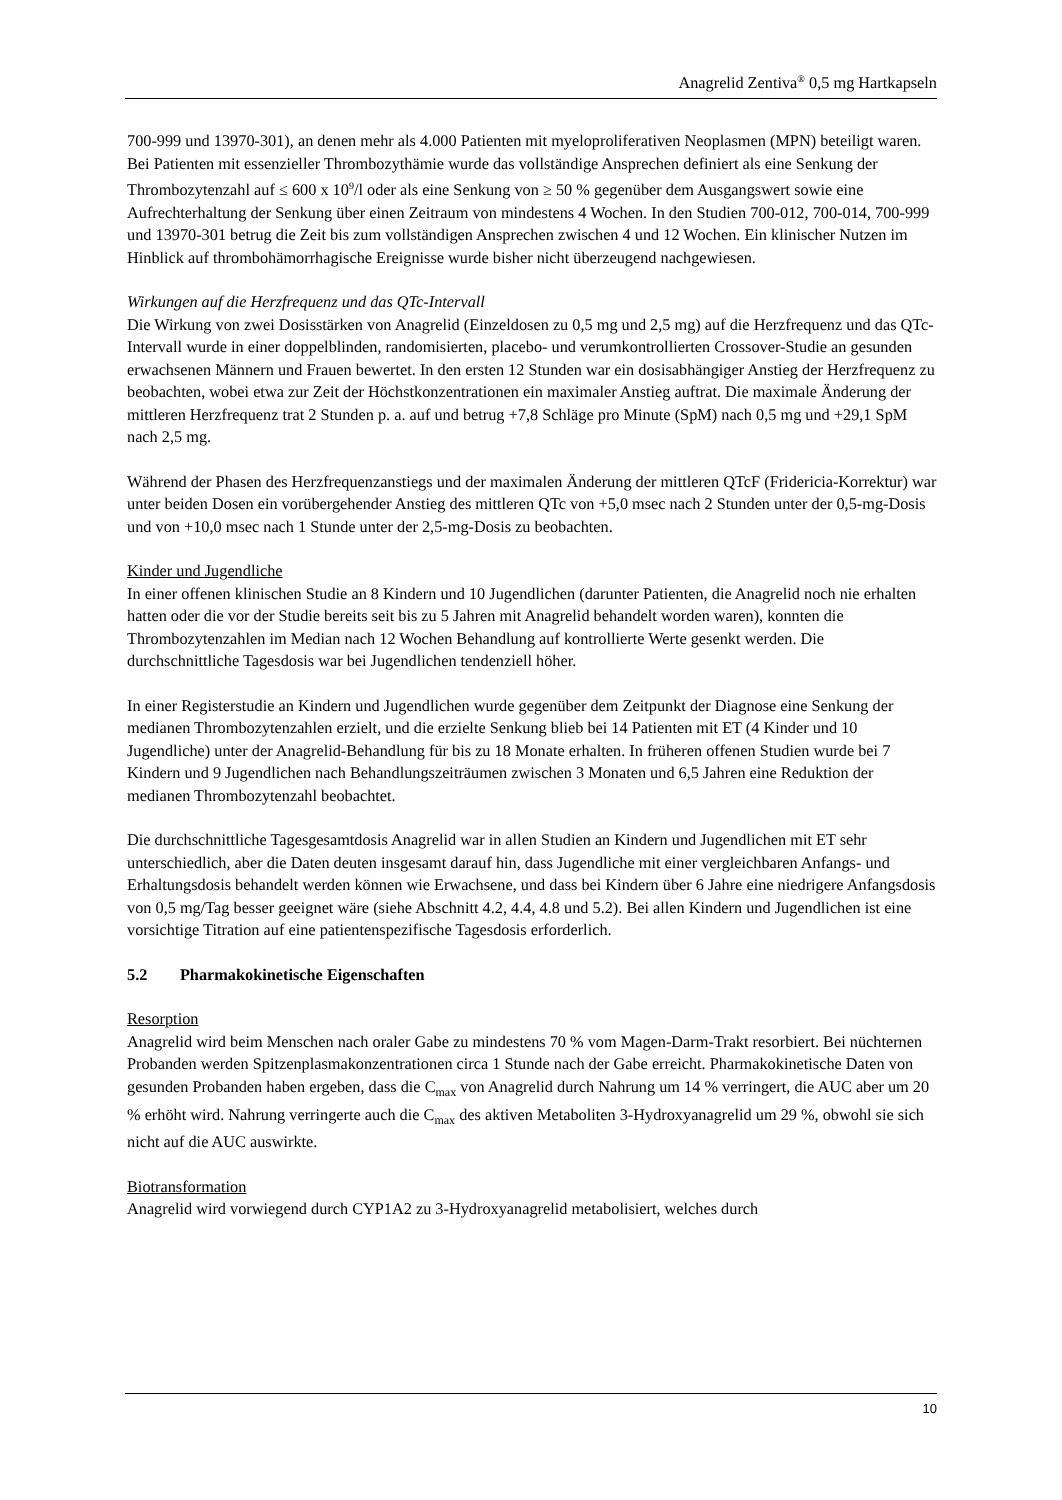Anagrelid Zentiva<sup>®</sup> 0,5 mg Hartkapseln
700-999 und 13970-301), an denen mehr als 4.000 Patienten mit myeloproliferativen Neoplasmen (MPN) beteiligt waren. Bei Patienten mit essenzieller Thrombozythämie wurde das vollständige Ansprechen definiert als eine Senkung der Thrombozytenzahl auf ≤ 600 x 10<sup>9</sup>/l oder als eine Senkung von ≥ 50 % gegenüber dem Ausgangswert sowie eine Aufrechterhaltung der Senkung über einen Zeitraum von mindestens 4 Wochen. In den Studien 700-012, 700-014, 700-999 und 13970-301 betrug die Zeit bis zum vollständigen Ansprechen zwischen 4 und 12 Wochen. Ein klinischer Nutzen im Hinblick auf thrombohämorrhagische Ereignisse wurde bisher nicht überzeugend nachgewiesen.
Wirkungen auf die Herzfrequenz und das QTc-Intervall
Die Wirkung von zwei Dosisstärken von Anagrelid (Einzeldosen zu 0,5 mg und 2,5 mg) auf die Herzfrequenz und das QTc-Intervall wurde in einer doppelblinden, randomisierten, placebo- und verumkontrollierten Crossover-Studie an gesunden erwachsenen Männern und Frauen bewertet. In den ersten 12 Stunden war ein dosisabhängiger Anstieg der Herzfrequenz zu beobachten, wobei etwa zur Zeit der Höchstkonzentrationen ein maximaler Anstieg auftrat. Die maximale Änderung der mittleren Herzfrequenz trat 2 Stunden p. a. auf und betrug +7,8 Schläge pro Minute (SpM) nach 0,5 mg und +29,1 SpM nach 2,5 mg.
Während der Phasen des Herzfrequenzanstiegs und der maximalen Änderung der mittleren QTcF (Fridericia-Korrektur) war unter beiden Dosen ein vorübergehender Anstieg des mittleren QTc von +5,0 msec nach 2 Stunden unter der 0,5-mg-Dosis und von +10,0 msec nach 1 Stunde unter der 2,5-mg-Dosis zu beobachten.
Kinder und Jugendliche
In einer offenen klinischen Studie an 8 Kindern und 10 Jugendlichen (darunter Patienten, die Anagrelid noch nie erhalten hatten oder die vor der Studie bereits seit bis zu 5 Jahren mit Anagrelid behandelt worden waren), konnten die Thrombozytenzahlen im Median nach 12 Wochen Behandlung auf kontrollierte Werte gesenkt werden. Die durchschnittliche Tagesdosis war bei Jugendlichen tendenziell höher.
In einer Registerstudie an Kindern und Jugendlichen wurde gegenüber dem Zeitpunkt der Diagnose eine Senkung der medianen Thrombozytenzahlen erzielt, und die erzielte Senkung blieb bei 14 Patienten mit ET (4 Kinder und 10 Jugendliche) unter der Anagrelid-Behandlung für bis zu 18 Monate erhalten. In früheren offenen Studien wurde bei 7 Kindern und 9 Jugendlichen nach Behandlungszeiträumen zwischen 3 Monaten und 6,5 Jahren eine Reduktion der medianen Thrombozytenzahl beobachtet.
Die durchschnittliche Tagesgesamtdosis Anagrelid war in allen Studien an Kindern und Jugendlichen mit ET sehr unterschiedlich, aber die Daten deuten insgesamt darauf hin, dass Jugendliche mit einer vergleichbaren Anfangs- und Erhaltungsdosis behandelt werden können wie Erwachsene, und dass bei Kindern über 6 Jahre eine niedrigere Anfangsdosis von 0,5 mg/Tag besser geeignet wäre (siehe Abschnitt 4.2, 4.4, 4.8 und 5.2). Bei allen Kindern und Jugendlichen ist eine vorsichtige Titration auf eine patientenspezifische Tagesdosis erforderlich.
5.2 Pharmakokinetische Eigenschaften
Resorption
Anagrelid wird beim Menschen nach oraler Gabe zu mindestens 70 % vom Magen-Darm-Trakt resorbiert. Bei nüchternen Probanden werden Spitzenplasmakonzentrationen circa 1 Stunde nach der Gabe erreicht. Pharmakokinetische Daten von gesunden Probanden haben ergeben, dass die C<sub>max</sub> von Anagrelid durch Nahrung um 14 % verringert, die AUC aber um 20 % erhöht wird. Nahrung verringerte auch die C<sub>max</sub> des aktiven Metaboliten 3-Hydroxyanagrelid um 29 %, obwohl sie sich nicht auf die AUC auswirkte.
Biotransformation
Anagrelid wird vorwiegend durch CYP1A2 zu 3-Hydroxyanagrelid metabolisiert, welches durch
10